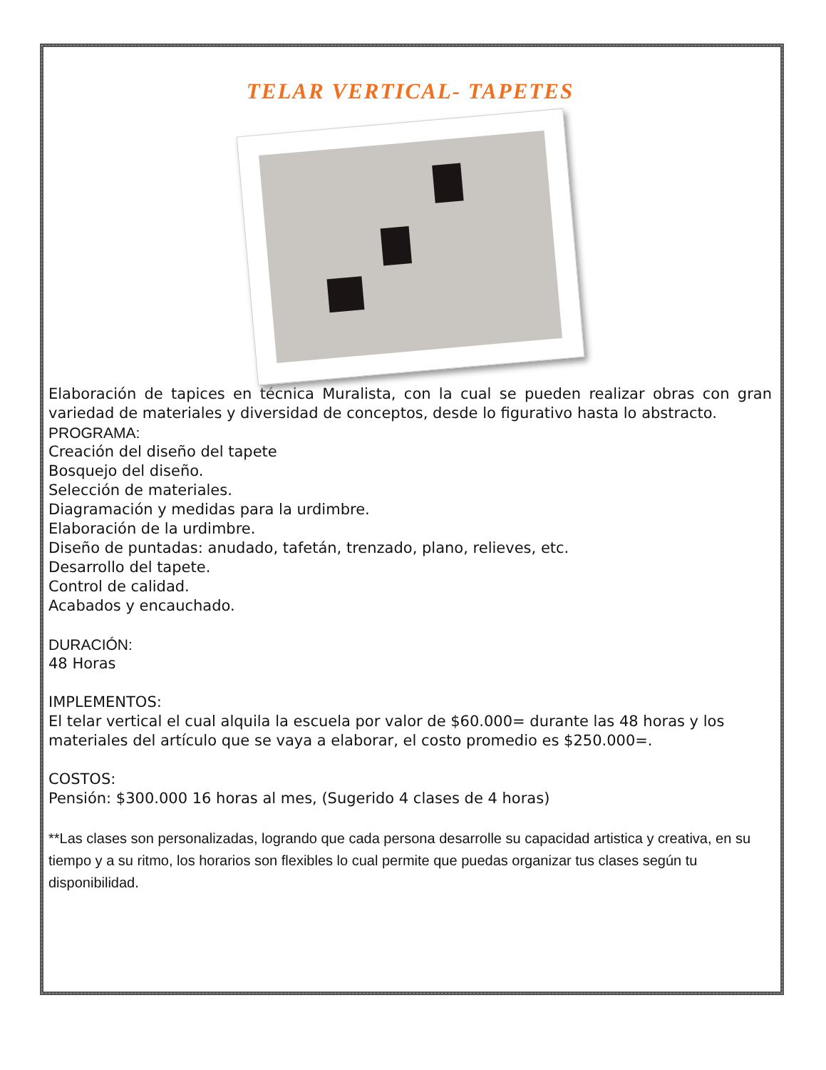TELAR VERTICAL- TAPETES
Elaboración de tapices en técnica Muralista, con la cual se pueden realizar obras con gran variedad de materiales y diversidad de conceptos, desde lo figurativo hasta lo abstracto.
PROGRAMA:
Creación del diseño del tapete
Bosquejo del diseño.
Selección de materiales.
Diagramación y medidas para la urdimbre.
Elaboración de la urdimbre.
Diseño de puntadas: anudado, tafetán, trenzado, plano, relieves, etc.
Desarrollo del tapete.
Control de calidad.
Acabados y encauchado.
DURACIÓN:
48 Horas
IMPLEMENTOS:
El telar vertical el cual alquila la escuela por valor de $60.000= durante las 48 horas y los materiales del artículo que se vaya a elaborar, el costo promedio es $250.000=.
COSTOS:
Pensión: $300.000 16 horas al mes, (Sugerido 4 clases de 4 horas)
**Las clases son personalizadas, logrando que cada persona desarrolle su capacidad artistica y creativa, en su tiempo y a su ritmo, los horarios son flexibles lo cual permite que puedas organizar tus clases según tu disponibilidad.